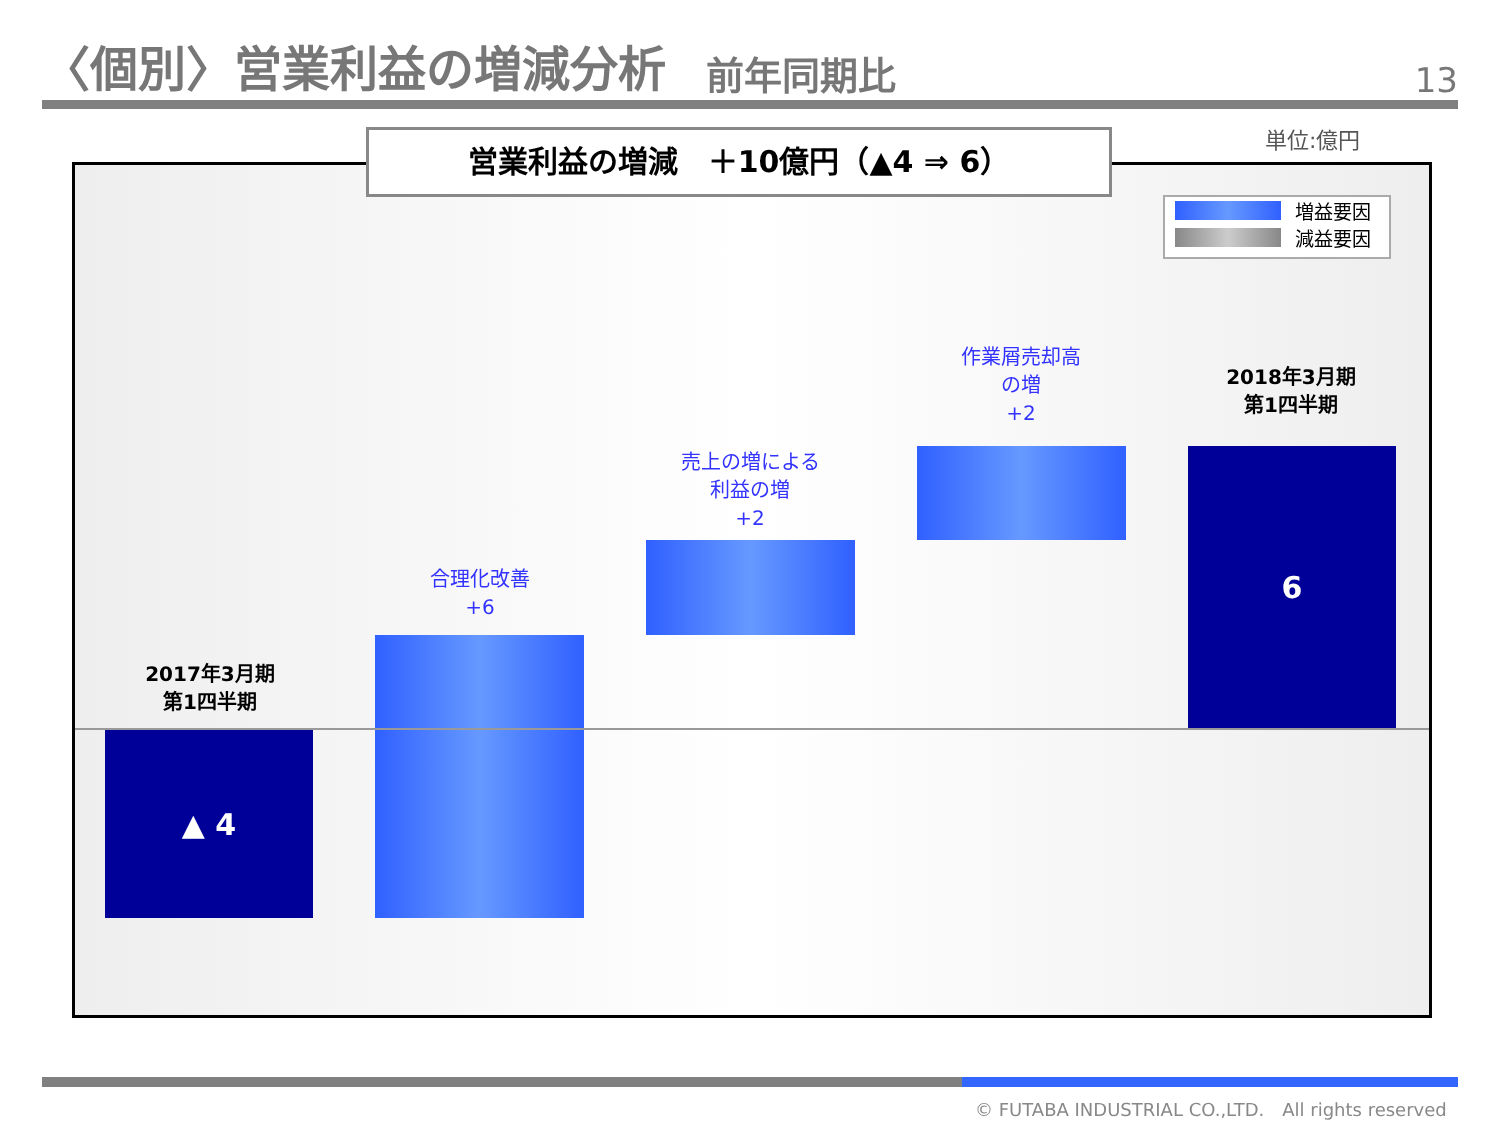〈個別〉営業利益の増減分析 前年同期比 13
単位:億円
営業利益の増減　＋10億円（▲4 ⇒ 6）
増益要因
減益要因
2017年3月期
第1四半期
▲ 4
合理化改善
+6
売上の増による
利益の増
+2
作業屑売却高
の増
+2
2018年3月期
第1四半期
6
© FUTABA INDUSTRIAL CO.,LTD.　All rights reserved